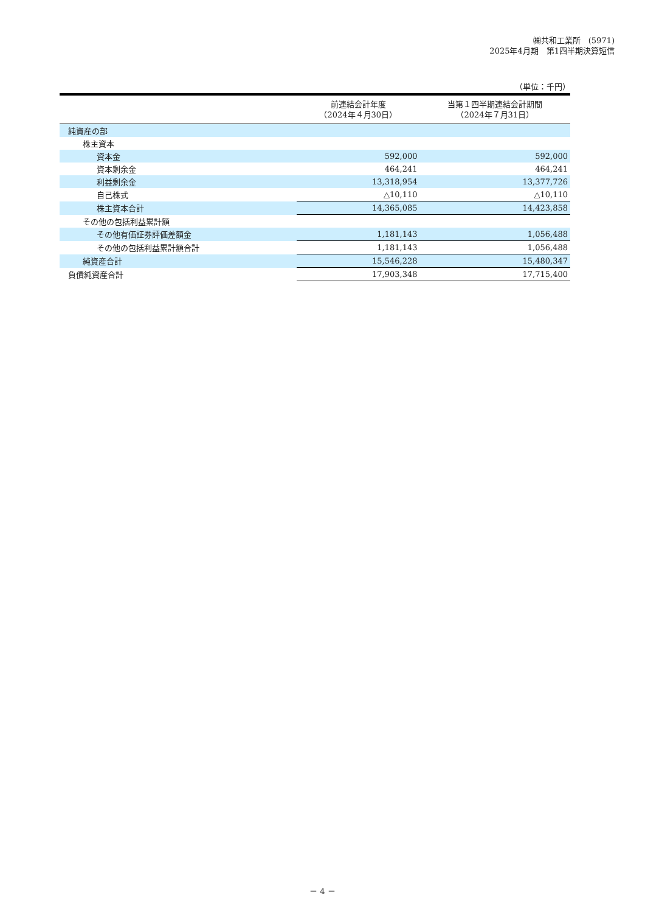㈱共和工業所　(5971)
2025年4月期　第1四半期決算短信
（単位：千円）
| | 前連結会計年度 （2024年４月30日） | 当第１四半期連結会計期間 （2024年７月31日） |
| --- | --- | --- |
| 純資産の部 | | |
| 株主資本 | | |
| 資本金 | 592,000 | 592,000 |
| 資本剰余金 | 464,241 | 464,241 |
| 利益剰余金 | 13,318,954 | 13,377,726 |
| 自己株式 | △10,110 | △10,110 |
| 株主資本合計 | 14,365,085 | 14,423,858 |
| その他の包括利益累計額 | | |
| その他有価証券評価差額金 | 1,181,143 | 1,056,488 |
| その他の包括利益累計額合計 | 1,181,143 | 1,056,488 |
| 純資産合計 | 15,546,228 | 15,480,347 |
| 負債純資産合計 | 17,903,348 | 17,715,400 |
－ 4 －